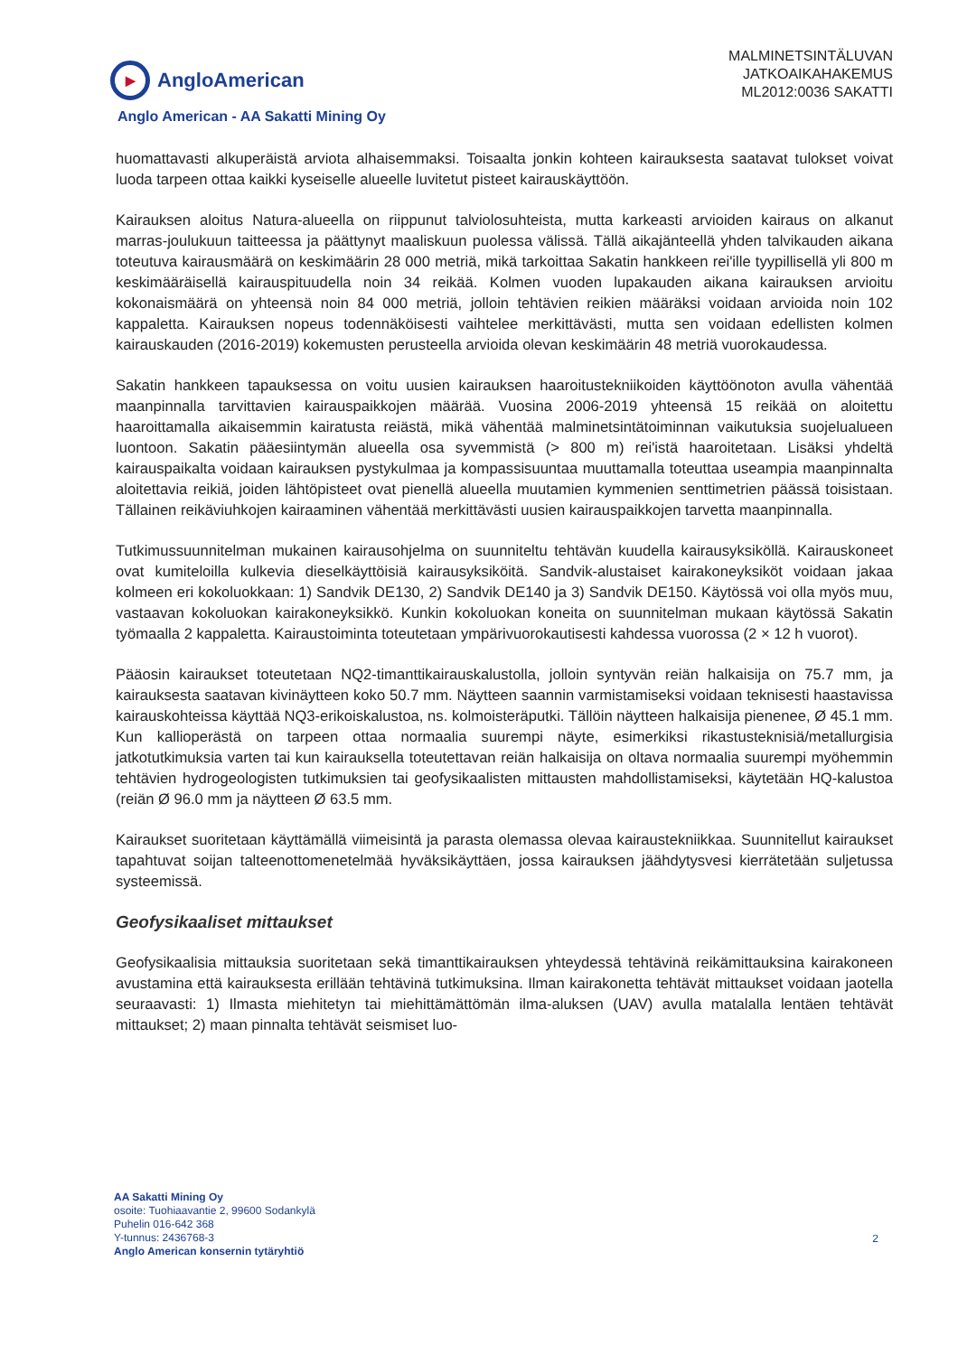▶ AngloAmerican
MALMINETSINTÄLUVAN
JATKOAIKAHAKEMUS
ML2012:0036 SAKATTI
Anglo American - AA Sakatti Mining Oy
huomattavasti alkuperäistä arviota alhaisemmaksi. Toisaalta jonkin kohteen kairauksesta saatavat tulokset voivat luoda tarpeen ottaa kaikki kyseiselle alueelle luvitetut pisteet kairauskäyttöön.
Kairauksen aloitus Natura-alueella on riippunut talviolosuhteista, mutta karkeasti arvioiden kairaus on alkanut marras-joulukuun taitteessa ja päättynyt maaliskuun puolessa välissä. Tällä aikajänteellä yhden talvikauden aikana toteutuva kairausmäärä on keskimäärin 28 000 metriä, mikä tarkoittaa Sakatin hankkeen rei'ille tyypillisellä yli 800 m keskimääräisellä kairauspituudella noin 34 reikää. Kolmen vuoden lupakauden aikana kairauksen arvioitu kokonaismäärä on yhteensä noin 84 000 metriä, jolloin tehtävien reikien määräksi voidaan arvioida noin 102 kappaletta. Kairauksen nopeus todennäköisesti vaihtelee merkittävästi, mutta sen voidaan edellisten kolmen kairauskauden (2016-2019) kokemusten perusteella arvioida olevan keskimäärin 48 metriä vuorokaudessa.
Sakatin hankkeen tapauksessa on voitu uusien kairauksen haaroitustekniikoiden käyttöönoton avulla vähentää maanpinnalla tarvittavien kairauspaikkojen määrää. Vuosina 2006-2019 yhteensä 15 reikää on aloitettu haaroittamalla aikaisemmin kairatusta reiästä, mikä vähentää malminetsintätoiminnan vaikutuksia suojelualueen luontoon. Sakatin pääesiintymän alueella osa syvemmistä (> 800 m) rei'istä haaroitetaan. Lisäksi yhdeltä kairauspaikalta voidaan kairauksen pystykulmaa ja kompassisuuntaa muuttamalla toteuttaa useampia maanpinnalta aloitettavia reikiä, joiden lähtöpisteet ovat pienellä alueella muutamien kymmenien senttimetrien päässä toisistaan. Tällainen reikäviuhkojen kairaaminen vähentää merkittävästi uusien kairauspaikkojen tarvetta maanpinnalla.
Tutkimussuunnitelman mukainen kairausohjelma on suunniteltu tehtävän kuudella kairausyksiköllä. Kairauskoneet ovat kumiteloilla kulkevia dieselkäyttöisiä kairausyksiköitä. Sandvik-alustaiset kairakoneyksiköt voidaan jakaa kolmeen eri kokoluokkaan: 1) Sandvik DE130, 2) Sandvik DE140 ja 3) Sandvik DE150. Käytössä voi olla myös muu, vastaavan kokoluokan kairakoneyksikkö. Kunkin kokoluokan koneita on suunnitelman mukaan käytössä Sakatin työmaalla 2 kappaletta. Kairaustoiminta toteutetaan ympärivuorokautisesti kahdessa vuorossa (2 × 12 h vuorot).
Pääosin kairaukset toteutetaan NQ2-timanttikairauskalustolla, jolloin syntyvän reiän halkaisija on 75.7 mm, ja kairauksesta saatavan kivinäytteen koko 50.7 mm. Näytteen saannin varmistamiseksi voidaan teknisesti haastavissa kairauskohteissa käyttää NQ3-erikoiskalustoa, ns. kolmoisteräputki. Tällöin näytteen halkaisija pienenee, Ø 45.1 mm. Kun kallioperästä on tarpeen ottaa normaalia suurempi näyte, esimerkiksi rikastusteknisiä/metallurgisia jatkotutkimuksia varten tai kun kairauksella toteutettavan reiän halkaisija on oltava normaalia suurempi myöhemmin tehtävien hydrogeologisten tutkimuksien tai geofysikaalisten mittausten mahdollistamiseksi, käytetään HQ-kalustoa (reiän Ø 96.0 mm ja näytteen Ø 63.5 mm.
Kairaukset suoritetaan käyttämällä viimeisintä ja parasta olemassa olevaa kairaustekniikkaa. Suunnitellut kairaukset tapahtuvat soijan talteenottomenetelmää hyväksikäyttäen, jossa kairauksen jäähdytysvesi kierrätetään suljetussa systeemissä.
Geofysikaaliset mittaukset
Geofysikaalisia mittauksia suoritetaan sekä timanttikairauksen yhteydessä tehtävinä reikämittauksina kairakoneen avustamina että kairauksesta erillään tehtävinä tutkimuksina. Ilman kairakonetta tehtävät mittaukset voidaan jaotella seuraavasti: 1) Ilmasta miehitetyn tai miehittämättömän ilma-aluksen (UAV) avulla matalalla lentäen tehtävät mittaukset; 2) maan pinnalta tehtävät seismiset luo-
AA Sakatti Mining Oy
osoite: Tuohiaavantie 2, 99600 Sodankylä
Puhelin 016-642 368
Y-tunnus: 2436768-3
Anglo American konsernin tytäryhtiö
2